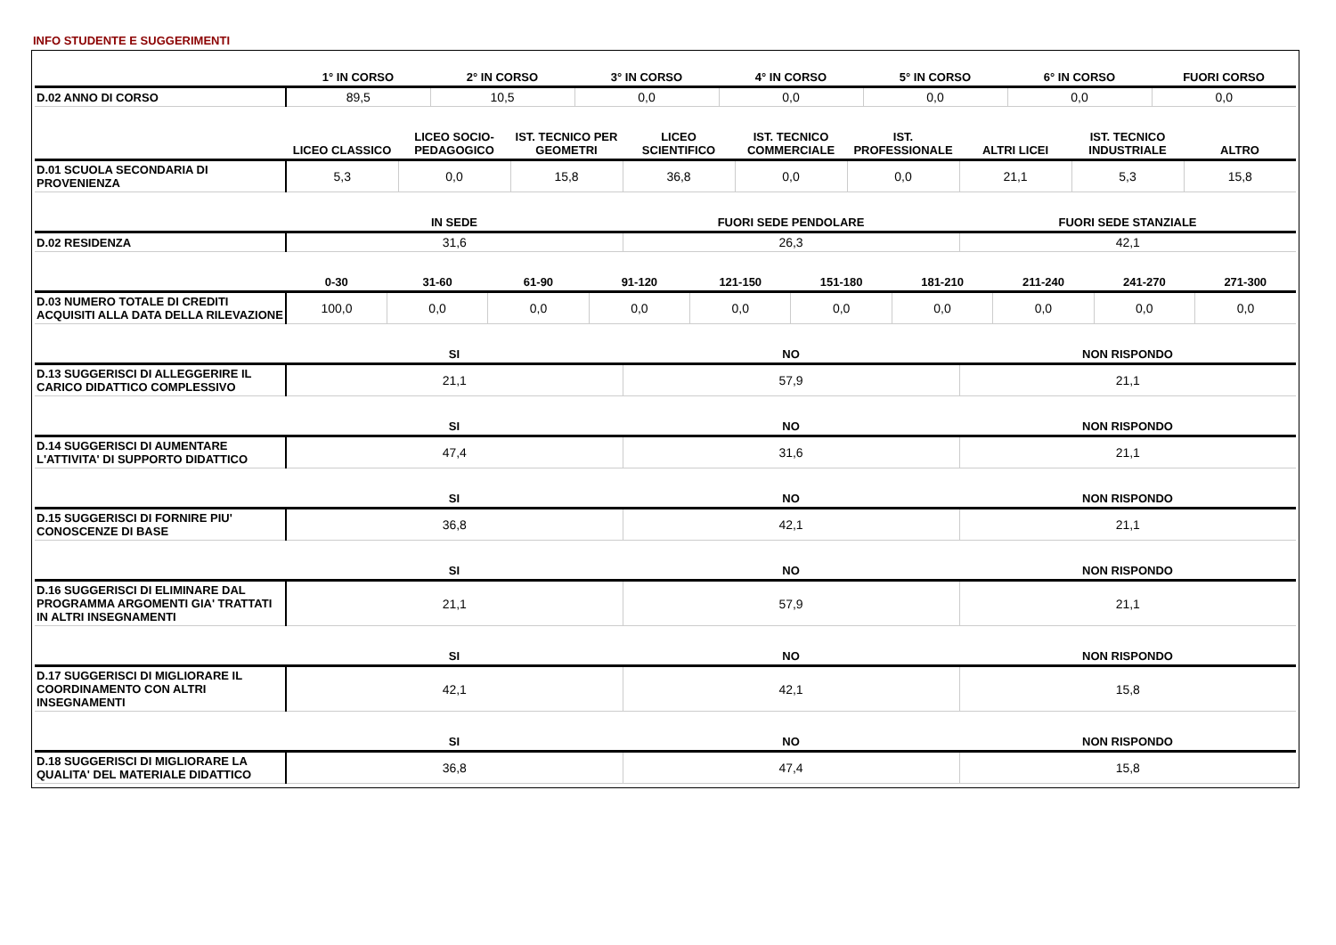INFO STUDENTE E SUGGERIMENTI
| | 1° IN CORSO | 2° IN CORSO | 3° IN CORSO | 4° IN CORSO | 5° IN CORSO | 6° IN CORSO | FUORI CORSO |
| --- | --- | --- | --- | --- | --- | --- | --- |
| D.02 ANNO DI CORSO | 89,5 | 10,5 | 0,0 | 0,0 | 0,0 | 0,0 | 0,0 |
| | LICEO CLASSICO | LICEO SOCIO-PEDAGOGICO | IST. TECNICO PER GEOMETRI | LICEO SCIENTIFICO | IST. TECNICO COMMERCIALE | IST. PROFESSIONALE | ALTRI LICEI | IST. TECNICO INDUSTRIALE | ALTRO |
| --- | --- | --- | --- | --- | --- | --- | --- | --- | --- |
| D.01 SCUOLA SECONDARIA DI PROVENIENZA | 5,3 | 0,0 | 15,8 | 36,8 | 0,0 | 0,0 | 21,1 | 5,3 | 15,8 |
| | IN SEDE | FUORI SEDE PENDOLARE | FUORI SEDE STANZIALE |
| --- | --- | --- | --- |
| D.02 RESIDENZA | 31,6 | 26,3 | 42,1 |
| | 0-30 | 31-60 | 61-90 | 91-120 | 121-150 | 151-180 | 181-210 | 211-240 | 241-270 | 271-300 |
| --- | --- | --- | --- | --- | --- | --- | --- | --- | --- | --- |
| D.03 NUMERO TOTALE DI CREDITI ACQUISITI ALLA DATA DELLA RILEVAZIONE | 100,0 | 0,0 | 0,0 | 0,0 | 0,0 | 0,0 | 0,0 | 0,0 | 0,0 | 0,0 |
| | SI | NO | NON RISPONDO |
| --- | --- | --- | --- |
| D.13 SUGGERISCI DI ALLEGGERIRE IL CARICO DIDATTICO COMPLESSIVO | 21,1 | 57,9 | 21,1 |
| | SI | NO | NON RISPONDO |
| --- | --- | --- | --- |
| D.14 SUGGERISCI DI AUMENTARE L'ATTIVITA' DI SUPPORTO DIDATTICO | 47,4 | 31,6 | 21,1 |
| | SI | NO | NON RISPONDO |
| --- | --- | --- | --- |
| D.15 SUGGERISCI DI FORNIRE PIU' CONOSCENZE DI BASE | 36,8 | 42,1 | 21,1 |
| | SI | NO | NON RISPONDO |
| --- | --- | --- | --- |
| D.16 SUGGERISCI DI ELIMINARE DAL PROGRAMMA ARGOMENTI GIA' TRATTATI IN ALTRI INSEGNAMENTI | 21,1 | 57,9 | 21,1 |
| | SI | NO | NON RISPONDO |
| --- | --- | --- | --- |
| D.17 SUGGERISCI DI MIGLIORARE IL COORDINAMENTO CON ALTRI INSEGNAMENTI | 42,1 | 42,1 | 15,8 |
| | SI | NO | NON RISPONDO |
| --- | --- | --- | --- |
| D.18 SUGGERISCI DI MIGLIORARE LA QUALITA' DEL MATERIALE DIDATTICO | 36,8 | 47,4 | 15,8 |